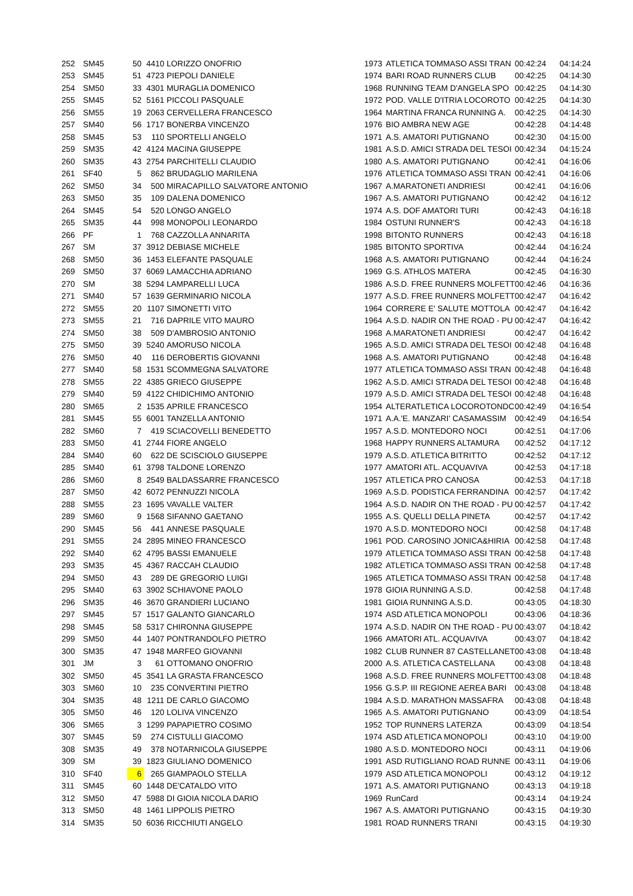| 252 | SM45 | 50 | 4410 | LORIZZO ONOFRIO | 1973 | ATLETICA TOMMASO ASSI TRAN | 00:42:24 | 04:14:24 |
| 253 | SM45 | 51 | 4723 | PIEPOLI DANIELE | 1974 | BARI ROAD RUNNERS CLUB | 00:42:25 | 04:14:30 |
| 254 | SM50 | 33 | 4301 | MURAGLIA DOMENICO | 1968 | RUNNING TEAM D'ANGELA SPO | 00:42:25 | 04:14:30 |
| 255 | SM45 | 52 | 5161 | PICCOLI PASQUALE | 1972 | POD. VALLE D'ITRIA LOCOROTO | 00:42:25 | 04:14:30 |
| 256 | SM55 | 19 | 2063 | CERVELLERA FRANCESCO | 1964 | MARTINA FRANCA RUNNING A. | 00:42:25 | 04:14:30 |
| 257 | SM40 | 56 | 1717 | BONERBA VINCENZO | 1976 | BIO AMBRA NEW AGE | 00:42:28 | 04:14:48 |
| 258 | SM45 | 53 | 110 | SPORTELLI ANGELO | 1971 | A.S. AMATORI PUTIGNANO | 00:42:30 | 04:15:00 |
| 259 | SM35 | 42 | 4124 | MACINA GIUSEPPE | 1981 | A.S.D. AMICI STRADA DEL TESOI | 00:42:34 | 04:15:24 |
| 260 | SM35 | 43 | 2754 | PARCHITELLI CLAUDIO | 1980 | A.S. AMATORI PUTIGNANO | 00:42:41 | 04:16:06 |
| 261 | SF40 | 5 | 862 | BRUDAGLIO MARILENA | 1976 | ATLETICA TOMMASO ASSI TRAN | 00:42:41 | 04:16:06 |
| 262 | SM50 | 34 | 500 | MIRACAPILLO SALVATORE ANTONIO | 1967 | A.MARATONETI ANDRIESI | 00:42:41 | 04:16:06 |
| 263 | SM50 | 35 | 109 | DALENA DOMENICO | 1967 | A.S. AMATORI PUTIGNANO | 00:42:42 | 04:16:12 |
| 264 | SM45 | 54 | 520 | LONGO ANGELO | 1974 | A.S. DOF AMATORI TURI | 00:42:43 | 04:16:18 |
| 265 | SM35 | 44 | 998 | MONOPOLI LEONARDO | 1984 | OSTUNI RUNNER'S | 00:42:43 | 04:16:18 |
| 266 | PF | 1 | 768 | CAZZOLLA ANNARITA | 1998 | BITONTO RUNNERS | 00:42:43 | 04:16:18 |
| 267 | SM | 37 | 3912 | DEBIASE MICHELE | 1985 | BITONTO SPORTIVA | 00:42:44 | 04:16:24 |
| 268 | SM50 | 36 | 1453 | ELEFANTE PASQUALE | 1968 | A.S. AMATORI PUTIGNANO | 00:42:44 | 04:16:24 |
| 269 | SM50 | 37 | 6069 | LAMACCHIA ADRIANO | 1969 | G.S. ATHLOS MATERA | 00:42:45 | 04:16:30 |
| 270 | SM | 38 | 5294 | LAMPARELLI LUCA | 1986 | A.S.D. FREE RUNNERS MOLFETT | 00:42:46 | 04:16:36 |
| 271 | SM40 | 57 | 1639 | GERMINARIO NICOLA | 1977 | A.S.D. FREE RUNNERS MOLFETT | 00:42:47 | 04:16:42 |
| 272 | SM55 | 20 | 1107 | SIMONETTI VITO | 1964 | CORRERE E' SALUTE MOTTOLA | 00:42:47 | 04:16:42 |
| 273 | SM55 | 21 | 716 | DAPRILE VITO MAURO | 1964 | A.S.D. NADIR ON THE ROAD - PU | 00:42:47 | 04:16:42 |
| 274 | SM50 | 38 | 509 | D'AMBROSIO ANTONIO | 1968 | A.MARATONETI ANDRIESI | 00:42:47 | 04:16:42 |
| 275 | SM50 | 39 | 5240 | AMORUSO NICOLA | 1965 | A.S.D. AMICI STRADA DEL TESOI | 00:42:48 | 04:16:48 |
| 276 | SM50 | 40 | 116 | DEROBERTIS GIOVANNI | 1968 | A.S. AMATORI PUTIGNANO | 00:42:48 | 04:16:48 |
| 277 | SM40 | 58 | 1531 | SCOMMEGNA SALVATORE | 1977 | ATLETICA TOMMASO ASSI TRAN | 00:42:48 | 04:16:48 |
| 278 | SM55 | 22 | 4385 | GRIECO GIUSEPPE | 1962 | A.S.D. AMICI STRADA DEL TESOI | 00:42:48 | 04:16:48 |
| 279 | SM40 | 59 | 4122 | CHIDICHIMO ANTONIO | 1979 | A.S.D. AMICI STRADA DEL TESOI | 00:42:48 | 04:16:48 |
| 280 | SM65 | 2 | 1535 | APRILE FRANCESCO | 1954 | ALTERATLETICA LOCOROTONDC | 00:42:49 | 04:16:54 |
| 281 | SM45 | 55 | 6001 | TANZELLA ANTONIO | 1971 | A.A.'E. MANZARI' CASAMASSIM | 00:42:49 | 04:16:54 |
| 282 | SM60 | 7 | 419 | SCIACOVELLI BENEDETTO | 1957 | A.S.D. MONTEDORO NOCI | 00:42:51 | 04:17:06 |
| 283 | SM50 | 41 | 2744 | FIORE ANGELO | 1968 | HAPPY RUNNERS ALTAMURA | 00:42:52 | 04:17:12 |
| 284 | SM40 | 60 | 622 | DE SCISCIOLO GIUSEPPE | 1979 | A.S.D. ATLETICA BITRITTO | 00:42:52 | 04:17:12 |
| 285 | SM40 | 61 | 3798 | TALDONE LORENZO | 1977 | AMATORI ATL. ACQUAVIVA | 00:42:53 | 04:17:18 |
| 286 | SM60 | 8 | 2549 | BALDASSARRE FRANCESCO | 1957 | ATLETICA PRO CANOSA | 00:42:53 | 04:17:18 |
| 287 | SM50 | 42 | 6072 | PENNUZZI NICOLA | 1969 | A.S.D. PODISTICA FERRANDINA | 00:42:57 | 04:17:42 |
| 288 | SM55 | 23 | 1695 | VAVALLE VALTER | 1964 | A.S.D. NADIR ON THE ROAD - PU | 00:42:57 | 04:17:42 |
| 289 | SM60 | 9 | 1568 | SIFANNO GAETANO | 1955 | A.S. QUELLI DELLA PINETA | 00:42:57 | 04:17:42 |
| 290 | SM45 | 56 | 441 | ANNESE PASQUALE | 1970 | A.S.D. MONTEDORO NOCI | 00:42:58 | 04:17:48 |
| 291 | SM55 | 24 | 2895 | MINEO FRANCESCO | 1961 | POD. CAROSINO JONICA&HIRIA | 00:42:58 | 04:17:48 |
| 292 | SM40 | 62 | 4795 | BASSI EMANUELE | 1979 | ATLETICA TOMMASO ASSI TRAN | 00:42:58 | 04:17:48 |
| 293 | SM35 | 45 | 4367 | RACCAH CLAUDIO | 1982 | ATLETICA TOMMASO ASSI TRAN | 00:42:58 | 04:17:48 |
| 294 | SM50 | 43 | 289 | DE GREGORIO LUIGI | 1965 | ATLETICA TOMMASO ASSI TRAN | 00:42:58 | 04:17:48 |
| 295 | SM40 | 63 | 3902 | SCHIAVONE PAOLO | 1978 | GIOIA RUNNING A.S.D. | 00:42:58 | 04:17:48 |
| 296 | SM35 | 46 | 3670 | GRANDIERI LUCIANO | 1981 | GIOIA RUNNING A.S.D. | 00:43:05 | 04:18:30 |
| 297 | SM45 | 57 | 1517 | GALANTO GIANCARLO | 1974 | ASD ATLETICA MONOPOLI | 00:43:06 | 04:18:36 |
| 298 | SM45 | 58 | 5317 | CHIRONNA GIUSEPPE | 1974 | A.S.D. NADIR ON THE ROAD - PU | 00:43:07 | 04:18:42 |
| 299 | SM50 | 44 | 1407 | PONTRANDOLFO PIETRO | 1966 | AMATORI ATL. ACQUAVIVA | 00:43:07 | 04:18:42 |
| 300 | SM35 | 47 | 1948 | MARFEO GIOVANNI | 1982 | CLUB RUNNER 87 CASTELLANET | 00:43:08 | 04:18:48 |
| 301 | JM | 3 | 61 | OTTOMANO ONOFRIO | 2000 | A.S. ATLETICA CASTELLANA | 00:43:08 | 04:18:48 |
| 302 | SM50 | 45 | 3541 | LA GRASTA FRANCESCO | 1968 | A.S.D. FREE RUNNERS MOLFETT | 00:43:08 | 04:18:48 |
| 303 | SM60 | 10 | 235 | CONVERTINI PIETRO | 1956 | G.S.P. III REGIONE AEREA BARI | 00:43:08 | 04:18:48 |
| 304 | SM35 | 48 | 1211 | DE CARLO GIACOMO | 1984 | A.S.D. MARATHON MASSAFRA | 00:43:08 | 04:18:48 |
| 305 | SM50 | 46 | 120 | LOLIVA VINCENZO | 1965 | A.S. AMATORI PUTIGNANO | 00:43:09 | 04:18:54 |
| 306 | SM65 | 3 | 1299 | PAPAPIETRO COSIMO | 1952 | TOP RUNNERS LATERZA | 00:43:09 | 04:18:54 |
| 307 | SM45 | 59 | 274 | CISTULLI GIACOMO | 1974 | ASD ATLETICA MONOPOLI | 00:43:10 | 04:19:00 |
| 308 | SM35 | 49 | 378 | NOTARNICOLA GIUSEPPE | 1980 | A.S.D. MONTEDORO NOCI | 00:43:11 | 04:19:06 |
| 309 | SM | 39 | 1823 | GIULIANO DOMENICO | 1991 | ASD RUTIGLIANO ROAD RUNNE | 00:43:11 | 04:19:06 |
| 310 | SF40 | 6 | 265 | GIAMPAOLO STELLA | 1979 | ASD ATLETICA MONOPOLI | 00:43:12 | 04:19:12 |
| 311 | SM45 | 60 | 1448 | DE'CATALDO VITO | 1971 | A.S. AMATORI PUTIGNANO | 00:43:13 | 04:19:18 |
| 312 | SM50 | 47 | 5988 | DI GIOIA NICOLA DARIO | 1969 | RunCard | 00:43:14 | 04:19:24 |
| 313 | SM50 | 48 | 1461 | LIPPOLIS PIETRO | 1967 | A.S. AMATORI PUTIGNANO | 00:43:15 | 04:19:30 |
| 314 | SM35 | 50 | 6036 | RICCHIUTI ANGELO | 1981 | ROAD RUNNERS TRANI | 00:43:15 | 04:19:30 |